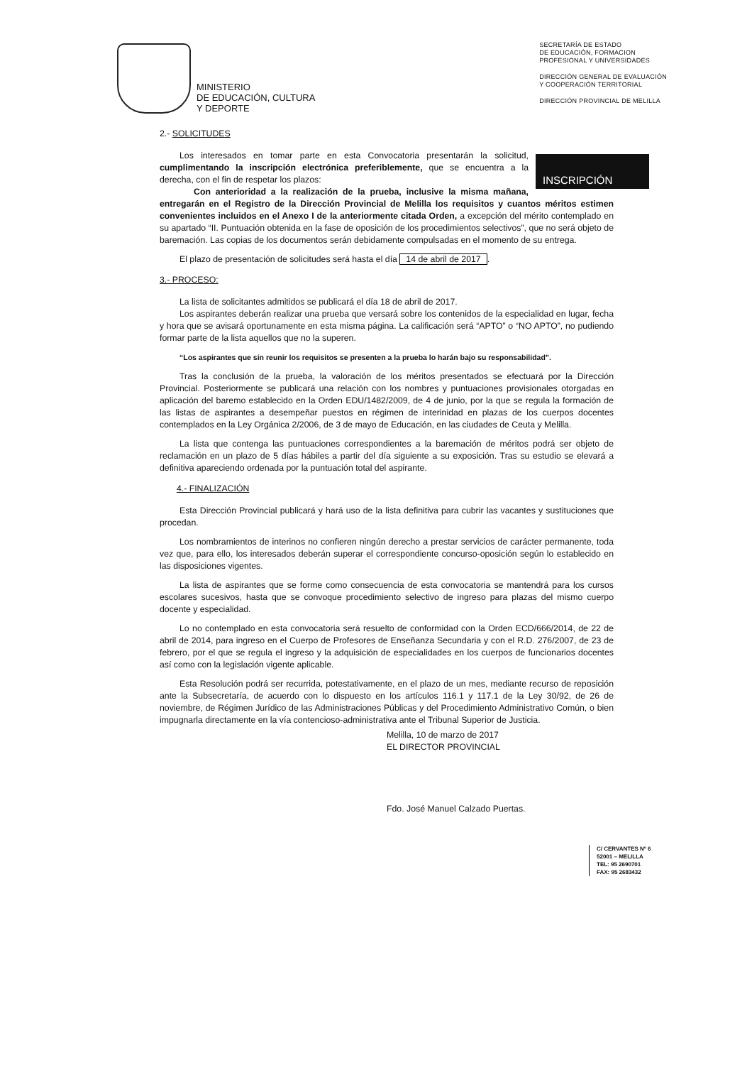MINISTERIO
DE EDUCACIÓN, CULTURA
Y DEPORTE
SECRETARÍA DE ESTADO
DE EDUCACIÓN, FORMACION
PROFESIONAL Y UNIVERSIDADES
DIRECCIÓN GENERAL DE EVALUACIÓN
Y COOPERACIÓN TERRITORIAL
DIRECCIÓN PROVINCIAL DE MELILLA
2.- SOLICITUDES
INSCRIPCIÓN
Los interesados en tomar parte en esta Convocatoria presentarán la solicitud, cumplimentando la inscripción electrónica preferiblemente, que se encuentra a la derecha, con el fin de respetar los plazos:
Con anterioridad a la realización de la prueba, inclusive la misma mañana, entregarán en el Registro de la Dirección Provincial de Melilla los requisitos y cuantos méritos estimen convenientes incluidos en el Anexo I de la anteriormente citada Orden, a excepción del mérito contemplado en su apartado “II. Puntuación obtenida en la fase de oposición de los procedimientos selectivos”, que no será objeto de baremación. Las copias de los documentos serán debidamente compulsadas en el momento de su entrega.
El plazo de presentación de solicitudes será hasta el día 14 de abril de 2017.
3.- PROCESO:
La lista de solicitantes admitidos se publicará el día 18 de abril de 2017.
Los aspirantes deberán realizar una prueba que versará sobre los contenidos de la especialidad en lugar, fecha y hora que se avisará oportunamente en esta misma página. La calificación será “APTO” o “NO APTO”, no pudiendo formar parte de la lista aquellos que no la superen.
“Los aspirantes que sin reunir los requisitos se presenten a la prueba lo harán bajo su responsabilidad”.
Tras la conclusión de la prueba, la valoración de los méritos presentados se efectuará por la Dirección Provincial. Posteriormente se publicará una relación con los nombres y puntuaciones provisionales otorgadas en aplicación del baremo establecido en la Orden EDU/1482/2009, de 4 de junio, por la que se regula la formación de las listas de aspirantes a desempeñar puestos en régimen de interinidad en plazas de los cuerpos docentes contemplados en la Ley Orgánica 2/2006, de 3 de mayo de Educación, en las ciudades de Ceuta y Melilla.
La lista que contenga las puntuaciones correspondientes a la baremación de méritos podrá ser objeto de reclamación en un plazo de 5 días hábiles a partir del día siguiente a su exposición. Tras su estudio se elevará a definitiva apareciendo ordenada por la puntuación total del aspirante.
4.- FINALIZACIÓN
Esta Dirección Provincial publicará y hará uso de la lista definitiva para cubrir las vacantes y sustituciones que procedan.
Los nombramientos de interinos no confieren ningún derecho a prestar servicios de carácter permanente, toda vez que, para ello, los interesados deberán superar el correspondiente concurso-oposición según lo establecido en las disposiciones vigentes.
La lista de aspirantes que se forme como consecuencia de esta convocatoria se mantendrá para los cursos escolares sucesivos, hasta que se convoque procedimiento selectivo de ingreso para plazas del mismo cuerpo docente y especialidad.
Lo no contemplado en esta convocatoria será resuelto de conformidad con la Orden ECD/666/2014, de 22 de abril de 2014, para ingreso en el Cuerpo de Profesores de Enseñanza Secundaria y con el R.D. 276/2007, de 23 de febrero, por el que se regula el ingreso y la adquisición de especialidades en los cuerpos de funcionarios docentes así como con la legislación vigente aplicable.
Esta Resolución podrá ser recurrida, potestativamente, en el plazo de un mes, mediante recurso de reposición ante la Subsecretaría, de acuerdo con lo dispuesto en los artículos 116.1 y 117.1 de la Ley 30/92, de 26 de noviembre, de Régimen Jurídico de las Administraciones Públicas y del Procedimiento Administrativo Común, o bien impugnarla directamente en la vía contencioso-administrativa ante el Tribunal Superior de Justicia.
Melilla, 10 de marzo de 2017
EL DIRECTOR PROVINCIAL
Fdo. José Manuel Calzado Puertas.
C/ CERVANTES Nº 6
52001 – MELILLA
TEL: 95 2690701
FAX: 95 2683432